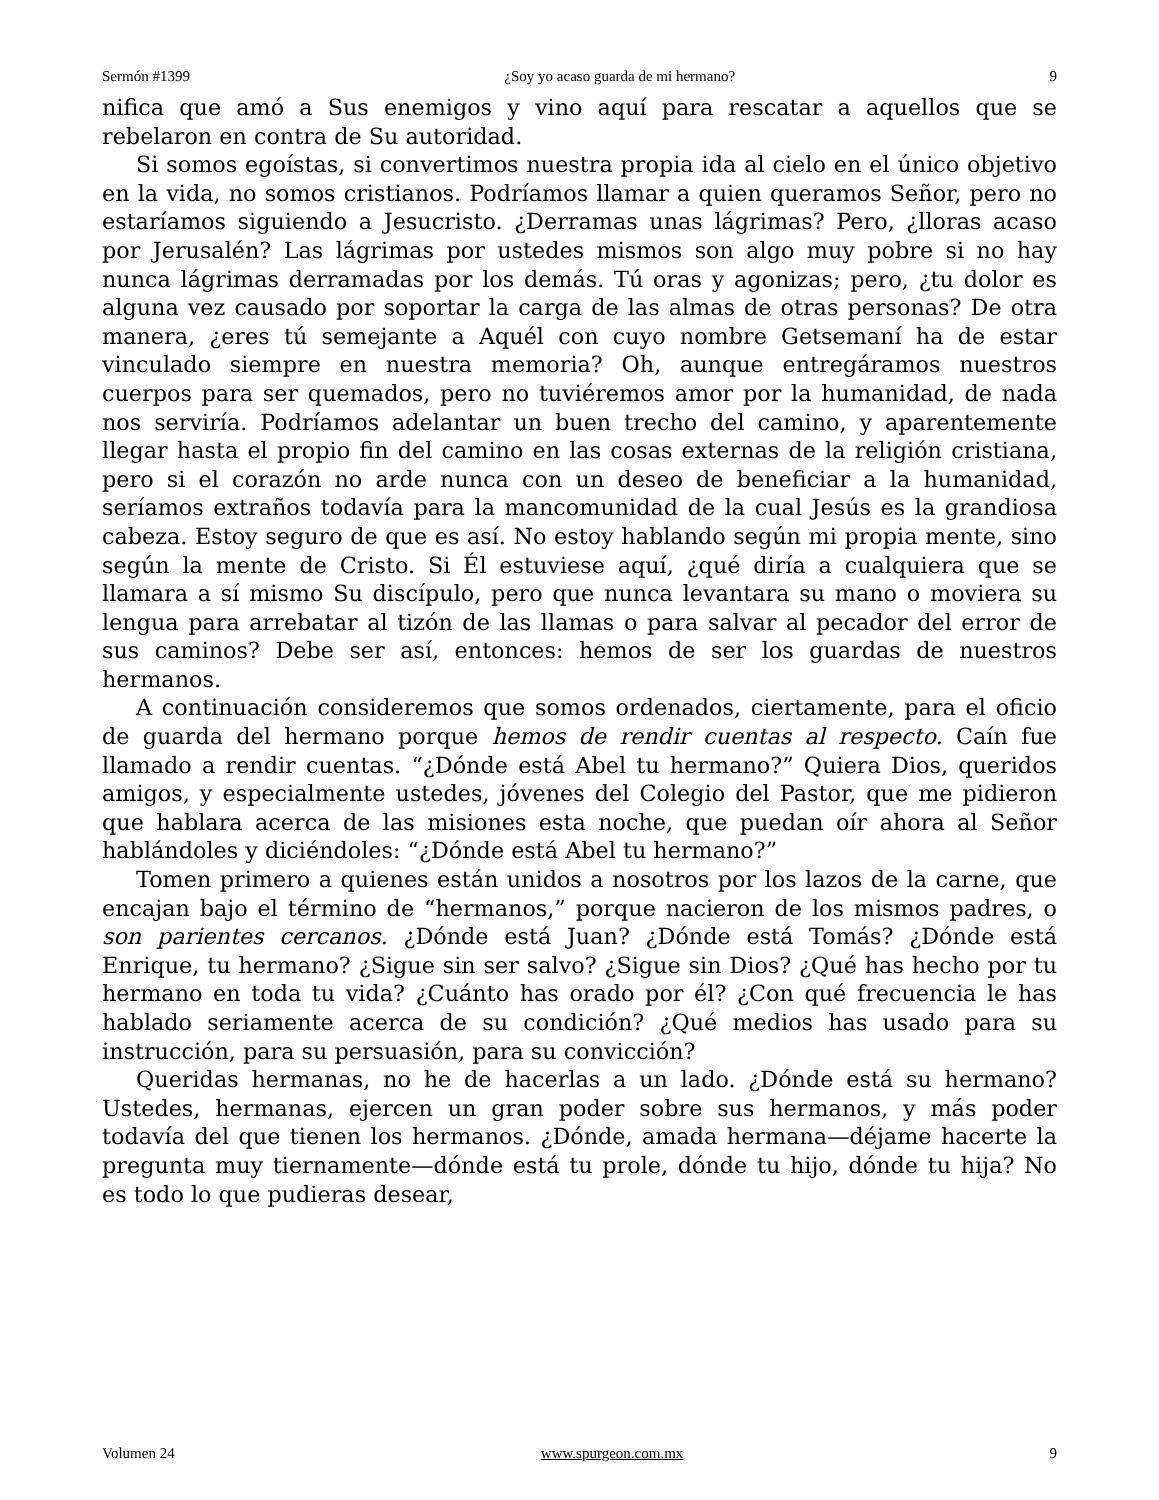Sermón #1399 ¿Soy yo acaso guarda de mi hermano? 9
nifica que amó a Sus enemigos y vino aquí para rescatar a aquellos que se rebelaron en contra de Su autoridad.
Si somos egoístas, si convertimos nuestra propia ida al cielo en el único objetivo en la vida, no somos cristianos. Podríamos llamar a quien queramos Señor, pero no estaríamos siguiendo a Jesucristo. ¿Derramas unas lágrimas? Pero, ¿lloras acaso por Jerusalén? Las lágrimas por ustedes mismos son algo muy pobre si no hay nunca lágrimas derramadas por los demás. Tú oras y agonizas; pero, ¿tu dolor es alguna vez causado por soportar la carga de las almas de otras personas? De otra manera, ¿eres tú semejante a Aquél con cuyo nombre Getsemaní ha de estar vinculado siempre en nuestra memoria? Oh, aunque entregáramos nuestros cuerpos para ser quemados, pero no tuviéremos amor por la humanidad, de nada nos serviría. Podríamos adelantar un buen trecho del camino, y aparentemente llegar hasta el propio fin del camino en las cosas externas de la religión cristiana, pero si el corazón no arde nunca con un deseo de beneficiar a la humanidad, seríamos extraños todavía para la mancomunidad de la cual Jesús es la grandiosa cabeza. Estoy seguro de que es así. No estoy hablando según mi propia mente, sino según la mente de Cristo. Si Él estuviese aquí, ¿qué diría a cualquiera que se llamara a sí mismo Su discípulo, pero que nunca levantara su mano o moviera su lengua para arrebatar al tizón de las llamas o para salvar al pecador del error de sus caminos? Debe ser así, entonces: hemos de ser los guardas de nuestros hermanos.
A continuación consideremos que somos ordenados, ciertamente, para el oficio de guarda del hermano porque hemos de rendir cuentas al respecto. Caín fue llamado a rendir cuentas. “¿Dónde está Abel tu hermano?” Quiera Dios, queridos amigos, y especialmente ustedes, jóvenes del Colegio del Pastor, que me pidieron que hablara acerca de las misiones esta noche, que puedan oír ahora al Señor hablándoles y diciéndoles: “¿Dónde está Abel tu hermano?”
Tomen primero a quienes están unidos a nosotros por los lazos de la carne, que encajan bajo el término de “hermanos,” porque nacieron de los mismos padres, o son parientes cercanos. ¿Dónde está Juan? ¿Dónde está Tomás? ¿Dónde está Enrique, tu hermano? ¿Sigue sin ser salvo? ¿Sigue sin Dios? ¿Qué has hecho por tu hermano en toda tu vida? ¿Cuánto has orado por él? ¿Con qué frecuencia le has hablado seriamente acerca de su condición? ¿Qué medios has usado para su instrucción, para su persuasión, para su convicción?
Queridas hermanas, no he de hacerlas a un lado. ¿Dónde está su hermano? Ustedes, hermanas, ejercen un gran poder sobre sus hermanos, y más poder todavía del que tienen los hermanos. ¿Dónde, amada hermana—déjame hacerte la pregunta muy tiernamente—dónde está tu prole, dónde tu hijo, dónde tu hija? No es todo lo que pudieras desear,
Volumen 24 www.spurgeon.com.mx 9